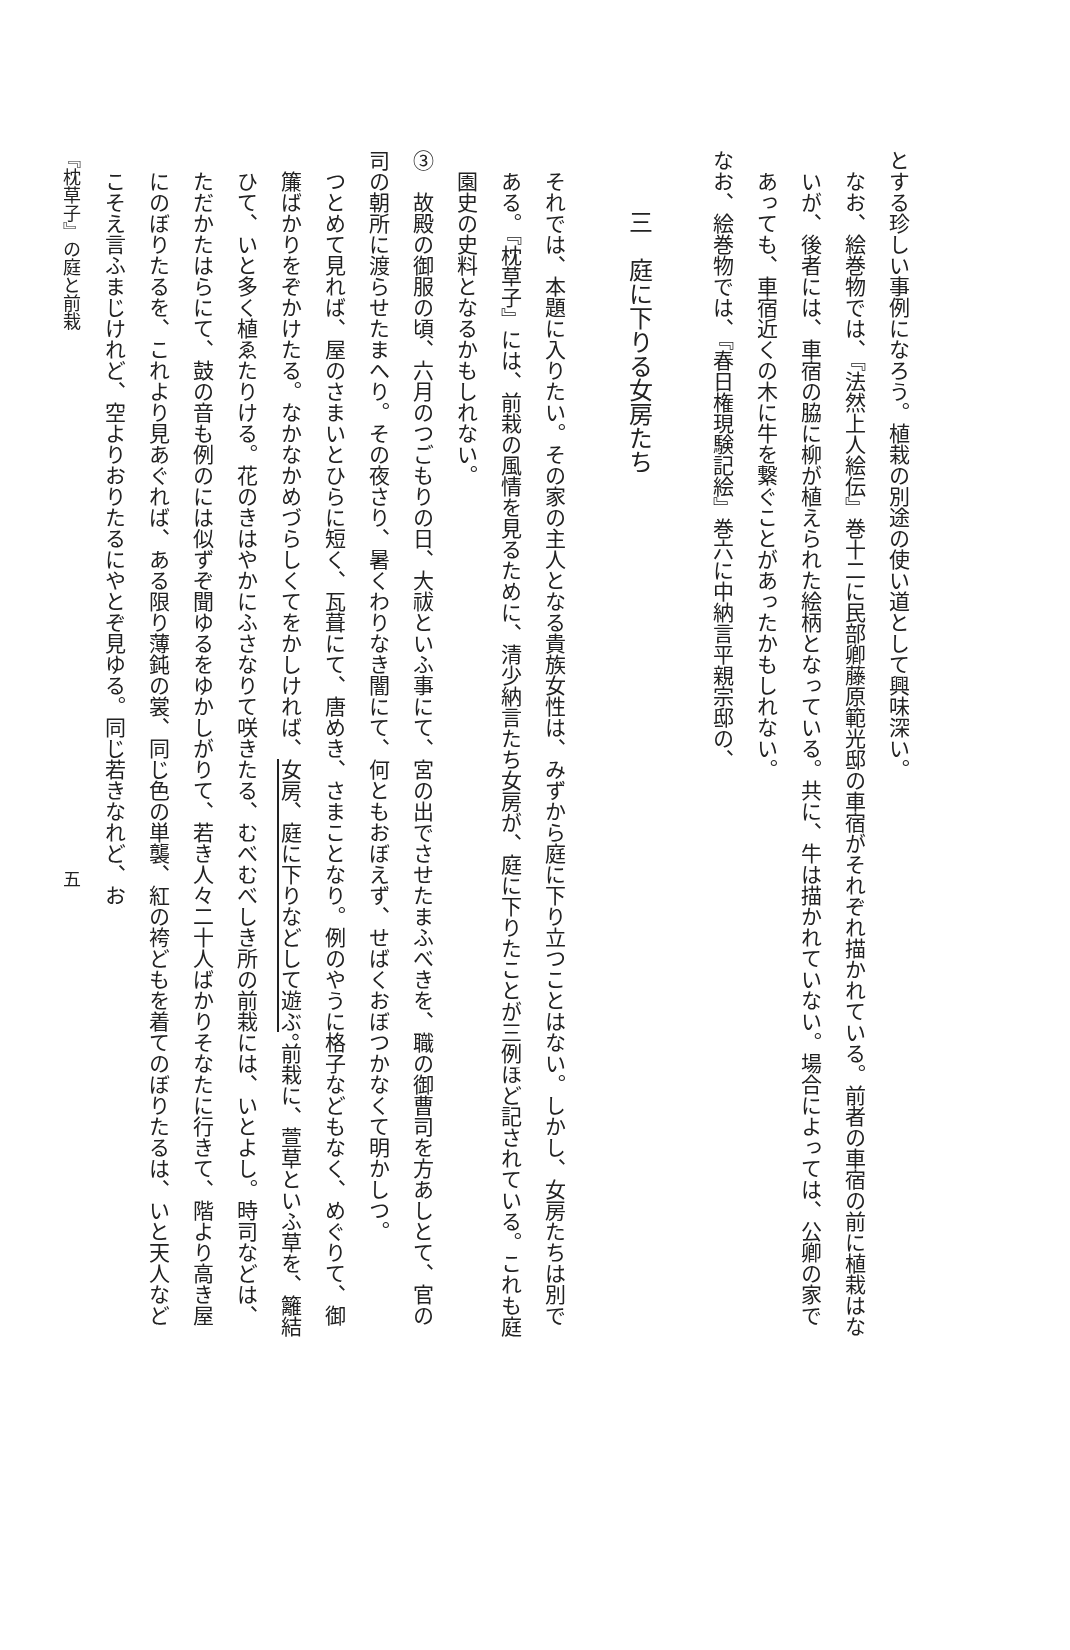とする珍しい事例になろう。植栽の別途の使い道として興味深い。
なお、絵巻物では、『法然上人絵伝』巻十二に民部卿藤原範光邸の車宿がそれぞれ描かれている。前者の車宿の前に植栽はないが、後者には、車宿の脇に柳が植えられた絵柄となっている。共に、牛は描かれていない。場合によっては、公卿の家であっても、車宿近くの木に牛を繋ぐことがあったかもしれない。
なお、絵巻物では、『春日権現験記絵』巻六に中納言平親宗邸の、
三　庭に下りる女房たち
それでは、本題に入りたい。その家の主人となる貴族女性は、みずから庭に下り立つことはない。しかし、女房たちは別である。『枕草子』には、前栽の風情を見るために、清少納言たち女房が、庭に下りたことが三例ほど記されている。これも庭園史の史料となるかもしれない。
③　故殿の御服の頃、六月のつごもりの日、大祓といふ事にて、宮の出でさせたまふべきを、職の御曹司を方あしとて、官の司の朝所に渡らせたまへり。その夜さり、暑くわりなき闇にて、何ともおぼえず、せばくおぼつかなくて明かしつ。
つとめて見れば、屋のさまいとひらに短く、瓦葺にて、唐めき、さまことなり。例のやうに格子などもなく、めぐりて、御簾ばかりをぞかけたる。なかなかめづらしくてをかしければ、女房、庭に下りなどして遊ぶ。前栽に、萱草といふ草を、籬結ひて、いと多く植ゑたりける。花のきはやかにふさなりて咲きたる、むべむべしき所の前栽には、いとよし。時司などは、ただかたはらにて、鼓の音も例のには似ずぞ聞ゆるをゆかしがりて、若き人々二十人ばかりそなたに行きて、階より高き屋にのぼりたるを、これより見あぐれば、ある限り薄鈍の裳、同じ色の単襲、紅の袴どもを着てのぼりたるは、いと天人などこそえ言ふまじけれど、空よりおりたるにやとぞ見ゆる。同じ若きなれど、お
『枕草子』の庭と前栽　　　　　　　　　　　　　　　　　　　　　　　　　　　　　　五